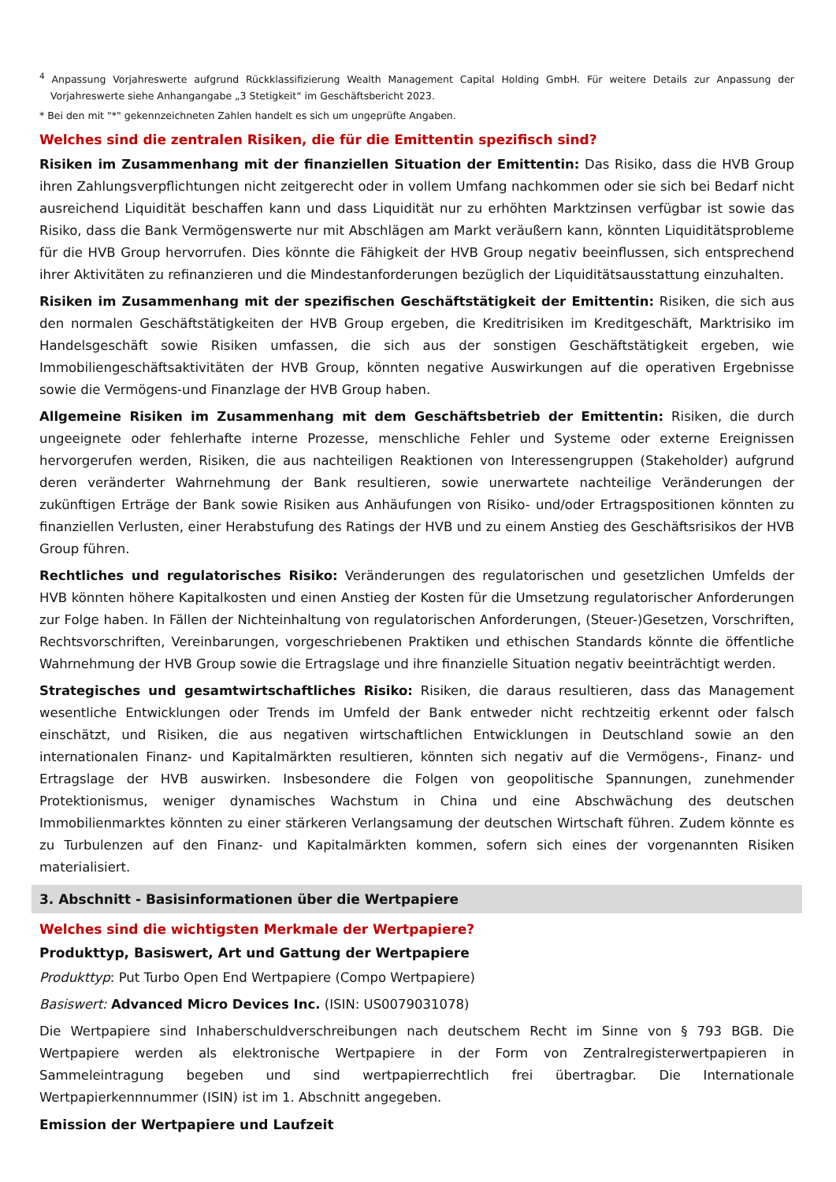<sup>4</sup> Anpassung Vorjahreswerte aufgrund Rückklassifizierung Wealth Management Capital Holding GmbH. Für weitere Details zur Anpassung der Vorjahreswerte siehe Anhangangabe „3 Stetigkeit“ im Geschäftsbericht 2023.
* Bei den mit "*" gekennzeichneten Zahlen handelt es sich um ungeprüfte Angaben.
Welches sind die zentralen Risiken, die für die Emittentin spezifisch sind?
Risiken im Zusammenhang mit der finanziellen Situation der Emittentin: Das Risiko, dass die HVB Group ihren Zahlungsverpflichtungen nicht zeitgerecht oder in vollem Umfang nachkommen oder sie sich bei Bedarf nicht ausreichend Liquidität beschaffen kann und dass Liquidität nur zu erhöhten Marktzinsen verfügbar ist sowie das Risiko, dass die Bank Vermögenswerte nur mit Abschlägen am Markt veräußern kann, könnten Liquiditätsprobleme für die HVB Group hervorrufen. Dies könnte die Fähigkeit der HVB Group negativ beeinflussen, sich entsprechend ihrer Aktivitäten zu refinanzieren und die Mindestanforderungen bezüglich der Liquiditätsausstattung einzuhalten.
Risiken im Zusammenhang mit der spezifischen Geschäftstätigkeit der Emittentin: Risiken, die sich aus den normalen Geschäftstätigkeiten der HVB Group ergeben, die Kreditrisiken im Kreditgeschäft, Marktrisiko im Handelsgeschäft sowie Risiken umfassen, die sich aus der sonstigen Geschäftstätigkeit ergeben, wie Immobiliengeschäftsaktivitäten der HVB Group, könnten negative Auswirkungen auf die operativen Ergebnisse sowie die Vermögens-und Finanzlage der HVB Group haben.
Allgemeine Risiken im Zusammenhang mit dem Geschäftsbetrieb der Emittentin: Risiken, die durch ungeeignete oder fehlerhafte interne Prozesse, menschliche Fehler und Systeme oder externe Ereignissen hervorgerufen werden, Risiken, die aus nachteiligen Reaktionen von Interessengruppen (Stakeholder) aufgrund deren veränderter Wahrnehmung der Bank resultieren, sowie unerwartete nachteilige Veränderungen der zukünftigen Erträge der Bank sowie Risiken aus Anhäufungen von Risiko- und/oder Ertragspositionen könnten zu finanziellen Verlusten, einer Herabstufung des Ratings der HVB und zu einem Anstieg des Geschäftsrisikos der HVB Group führen.
Rechtliches und regulatorisches Risiko: Veränderungen des regulatorischen und gesetzlichen Umfelds der HVB könnten höhere Kapitalkosten und einen Anstieg der Kosten für die Umsetzung regulatorischer Anforderungen zur Folge haben. In Fällen der Nichteinhaltung von regulatorischen Anforderungen, (Steuer-)Gesetzen, Vorschriften, Rechtsvorschriften, Vereinbarungen, vorgeschriebenen Praktiken und ethischen Standards könnte die öffentliche Wahrnehmung der HVB Group sowie die Ertragslage und ihre finanzielle Situation negativ beeinträchtigt werden.
Strategisches und gesamtwirtschaftliches Risiko: Risiken, die daraus resultieren, dass das Management wesentliche Entwicklungen oder Trends im Umfeld der Bank entweder nicht rechtzeitig erkennt oder falsch einschätzt, und Risiken, die aus negativen wirtschaftlichen Entwicklungen in Deutschland sowie an den internationalen Finanz- und Kapitalmärkten resultieren, könnten sich negativ auf die Vermögens-, Finanz- und Ertragslage der HVB auswirken. Insbesondere die Folgen von geopolitische Spannungen, zunehmender Protektionismus, weniger dynamisches Wachstum in China und eine Abschwächung des deutschen Immobilienmarktes könnten zu einer stärkeren Verlangsamung der deutschen Wirtschaft führen. Zudem könnte es zu Turbulenzen auf den Finanz- und Kapitalmärkten kommen, sofern sich eines der vorgenannten Risiken materialisiert.
3. Abschnitt - Basisinformationen über die Wertpapiere
Welches sind die wichtigsten Merkmale der Wertpapiere?
Produkttyp, Basiswert, Art und Gattung der Wertpapiere
Produkttyp: Put Turbo Open End Wertpapiere (Compo Wertpapiere)
Basiswert: Advanced Micro Devices Inc. (ISIN: US0079031078)
Die Wertpapiere sind Inhaberschuldverschreibungen nach deutschem Recht im Sinne von § 793 BGB. Die Wertpapiere werden als elektronische Wertpapiere in der Form von Zentralregisterwertpapieren in Sammeleintragung begeben und sind wertpapierrechtlich frei übertragbar. Die Internationale Wertpapierkennnummer (ISIN) ist im 1. Abschnitt angegeben.
Emission der Wertpapiere und Laufzeit